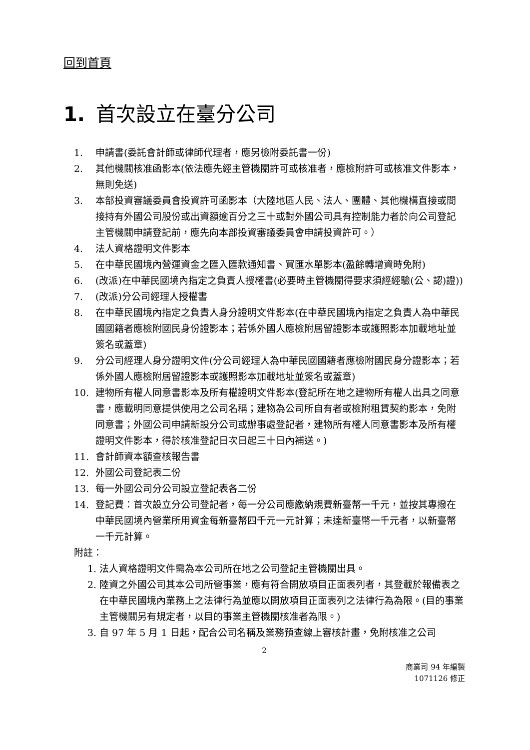回到首頁
1. 首次設立在臺分公司
1. 申請書(委託會計師或律師代理者，應另檢附委託書一份)
2. 其他機關核准函影本(依法應先經主管機關許可或核准者，應檢附許可或核准文件影本，無則免送)
3. 本部投資審議委員會投資許可函影本（大陸地區人民、法人、團體、其他機構直接或間接持有外國公司股份或出資額逾百分之三十或對外國公司具有控制能力者於向公司登記主管機關申請登記前，應先向本部投資審議委員會申請投資許可。）
4. 法人資格證明文件影本
5. 在中華民國境內營運資金之匯入匯款通知書、買匯水單影本(盈餘轉增資時免附)
6. (改派)在中華民國境內指定之負責人授權書(必要時主管機關得要求須經經驗(公、認)證))
7. (改派)分公司經理人授權書
8. 在中華民國境內指定之負責人身分證明文件影本(在中華民國境內指定之負責人為中華民國國籍者應檢附國民身份證影本；若係外國人應檢附居留證影本或護照影本加載地址並簽名或蓋章)
9. 分公司經理人身分證明文件(分公司經理人為中華民國國籍者應檢附國民身分證影本；若係外國人應檢附居留證影本或護照影本加載地址並簽名或蓋章)
10. 建物所有權人同意書影本及所有權證明文件影本(登記所在地之建物所有權人出具之同意書，應載明同意提供使用之公司名稱；建物為公司所自有者或檢附租賃契約影本，免附同意書；外國公司申請新設分公司或辦事處登記者，建物所有權人同意書影本及所有權證明文件影本，得於核准登記日次日起三十日內補送。)
11. 會計師資本額查核報告書
12. 外國公司登記表二份
13. 每一外國公司分公司設立登記表各二份
14. 登記費：首次設立分公司登記者，每一分公司應繳納規費新臺幣一千元，並按其專撥在中華民國境內營業所用資金每新臺幣四千元一元計算；未達新臺幣一千元者，以新臺幣一千元計算。
附註：
1. 法人資格證明文件需為本公司所在地之公司登記主管機關出具。
2. 陸資之外國公司其本公司所營事業，應有符合開放項目正面表列者，其登載於報備表之在中華民國境內業務上之法律行為並應以開放項目正面表列之法律行為為限。(目的事業主管機關另有規定者，以目的事業主管機關核准者為限。)
3. 自 97 年 5 月 1 日起，配合公司名稱及業務預查線上審核計畫，免附核准之公司
2
商業司 94 年編製
1071126 修正